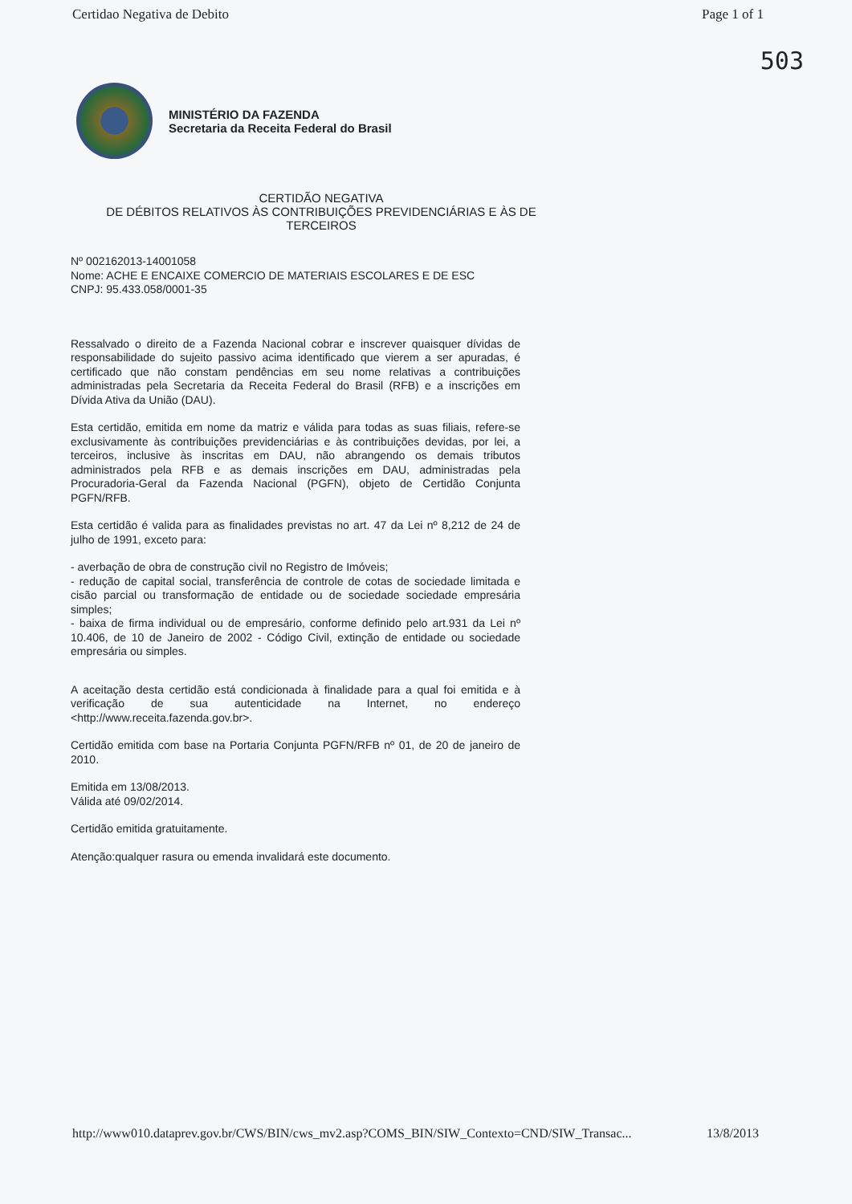Certidao Negativa de Debito Page 1 of 1
503
MINISTÉRIO DA FAZENDA
Secretaria da Receita Federal do Brasil
CERTIDÃO NEGATIVA
DE DÉBITOS RELATIVOS ÀS CONTRIBUIÇÕES PREVIDENCIÁRIAS E ÀS DE TERCEIROS
Nº 002162013-14001058
Nome: ACHE E ENCAIXE COMERCIO DE MATERIAIS ESCOLARES E DE ESC
CNPJ: 95.433.058/0001-35
Ressalvado o direito de a Fazenda Nacional cobrar e inscrever quaisquer dívidas de responsabilidade do sujeito passivo acima identificado que vierem a ser apuradas, é certificado que não constam pendências em seu nome relativas a contribuições administradas pela Secretaria da Receita Federal do Brasil (RFB) e a inscrições em Dívida Ativa da União (DAU).
Esta certidão, emitida em nome da matriz e válida para todas as suas filiais, refere-se exclusivamente às contribuições previdenciárias e às contribuições devidas, por lei, a terceiros, inclusive às inscritas em DAU, não abrangendo os demais tributos administrados pela RFB e as demais inscrições em DAU, administradas pela Procuradoria-Geral da Fazenda Nacional (PGFN), objeto de Certidão Conjunta PGFN/RFB.
Esta certidão é valida para as finalidades previstas no art. 47 da Lei nº 8,212 de 24 de julho de 1991, exceto para:
- averbação de obra de construção civil no Registro de Imóveis;
- redução de capital social, transferência de controle de cotas de sociedade limitada e cisão parcial ou transformação de entidade ou de sociedade sociedade empresária simples;
- baixa de firma individual ou de empresário, conforme definido pelo art.931 da Lei nº 10.406, de 10 de Janeiro de 2002 - Código Civil, extinção de entidade ou sociedade empresária ou simples.
A aceitação desta certidão está condicionada à finalidade para a qual foi emitida e à verificação de sua autenticidade na Internet, no endereço <http://www.receita.fazenda.gov.br>.
Certidão emitida com base na Portaria Conjunta PGFN/RFB nº 01, de 20 de janeiro de 2010.
Emitida em 13/08/2013.
Válida até 09/02/2014.
Certidão emitida gratuitamente.
Atenção:qualquer rasura ou emenda invalidará este documento.
http://www010.dataprev.gov.br/CWS/BIN/cws_mv2.asp?COMS_BIN/SIW_Contexto=CND/SIW_Transac... 13/8/2013